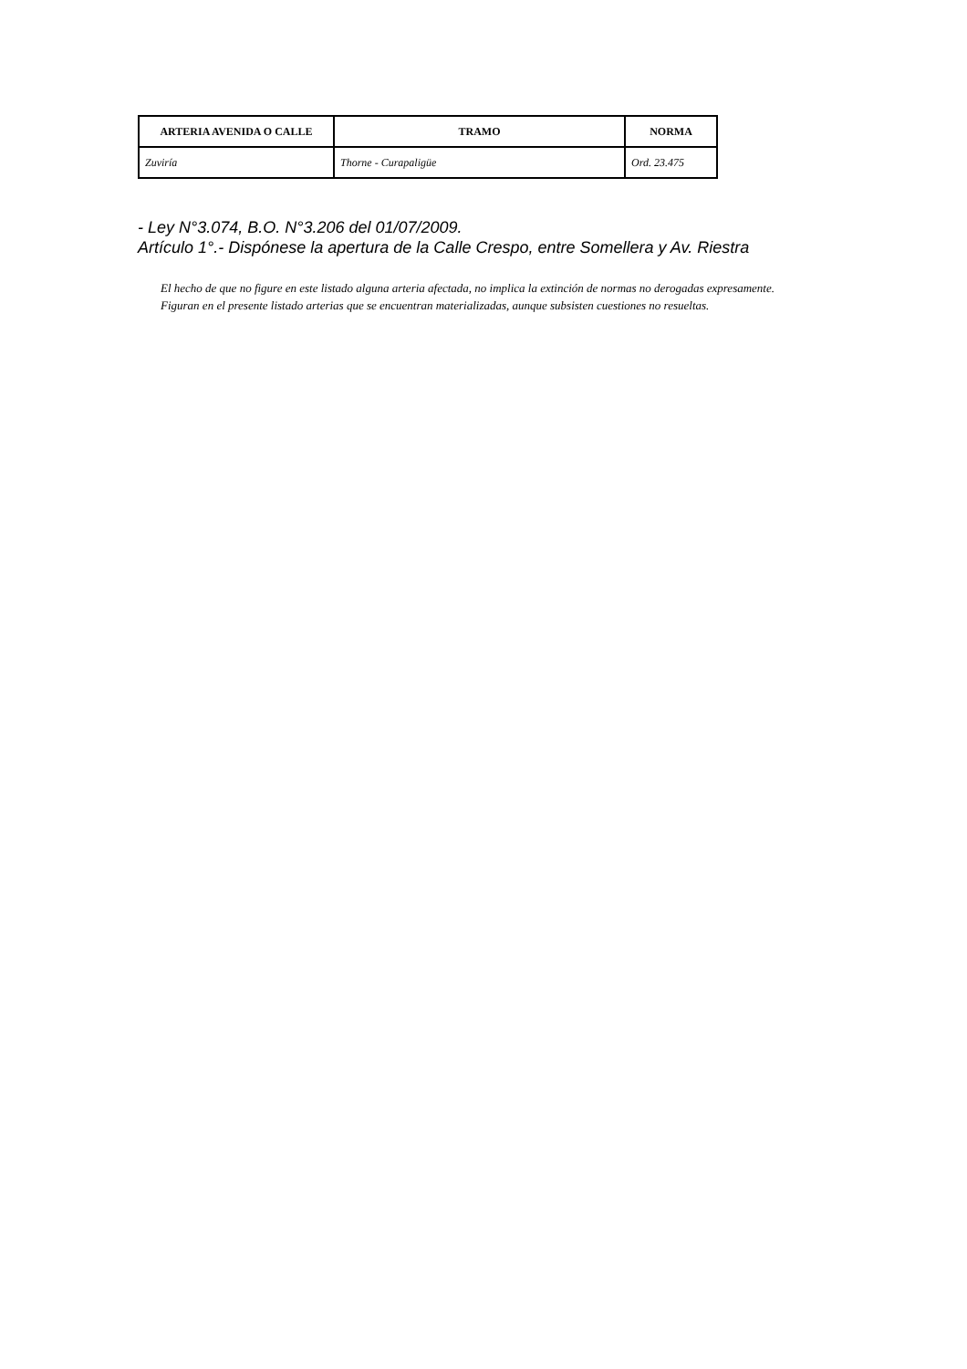| ARTERIA AVENIDA O CALLE | TRAMO | NORMA |
| --- | --- | --- |
| Zuviría | Thorne - Curapaligüe | Ord. 23.475 |
- Ley N°3.074, B.O. N°3.206 del 01/07/2009.
Artículo 1°.- Dispónese la apertura de la Calle Crespo, entre Somellera y Av. Riestra
El hecho de que no figure en este listado alguna arteria afectada, no implica la extinción de normas no derogadas expresamente.
Figuran en el presente listado arterias que se encuentran materializadas, aunque subsisten cuestiones no resueltas.